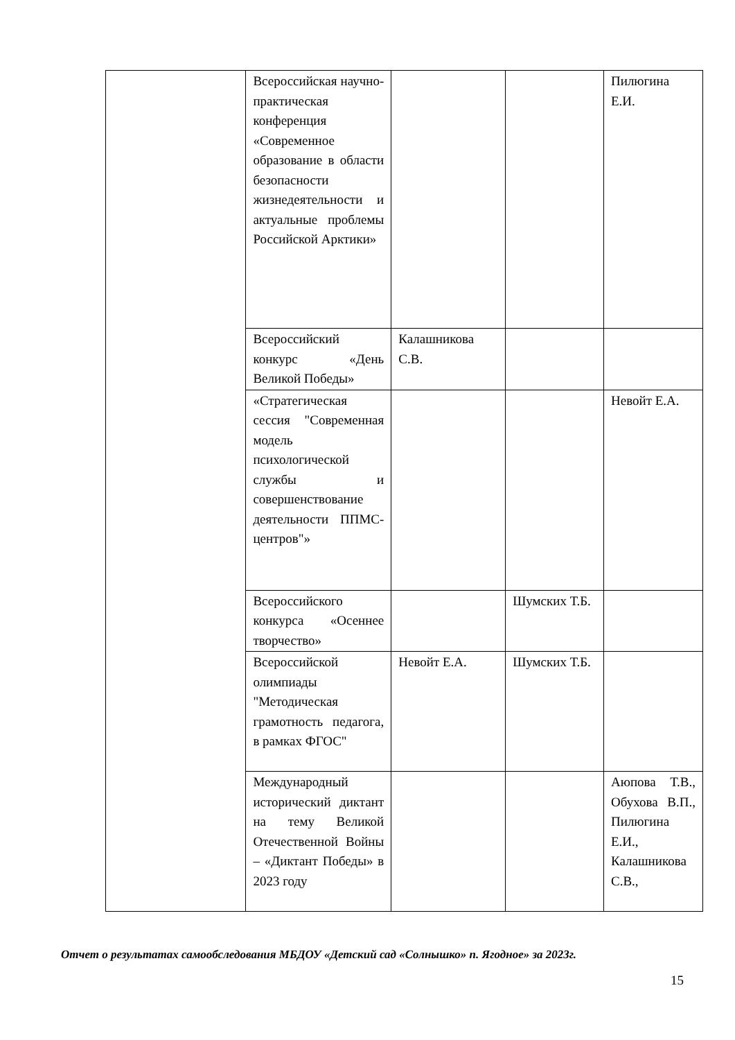| | Всероссийская научно-практическая конференция «Современное образование в области безопасности жизнедеятельности и актуальные проблемы Российской Арктики» | | | Пилюгина Е.И. |
| | Всероссийский конкурс «День Великой Победы» | Калашникова С.В. | | |
| | «Стратегическая сессия "Современная модель психологической службы и совершенствование деятельности ППМС- центров"» | | | Невойт Е.А. |
| | Всероссийского конкурса «Осеннее творчество» | | Шумских Т.Б. | |
| | Всероссийской олимпиады "Методическая грамотность педагога, в рамках ФГОС" | Невойт Е.А. | Шумских Т.Б. | |
| | Международный исторический диктант на тему Великой Отечественной Войны – «Диктант Победы» в 2023 году | | | Аюпова Т.В., Обухова В.П., Пилюгина Е.И., Калашникова С.В., |
Отчет о результатах самообследования МБДОУ «Детский сад «Солнышко» п. Ягодное» за 2023г.
15